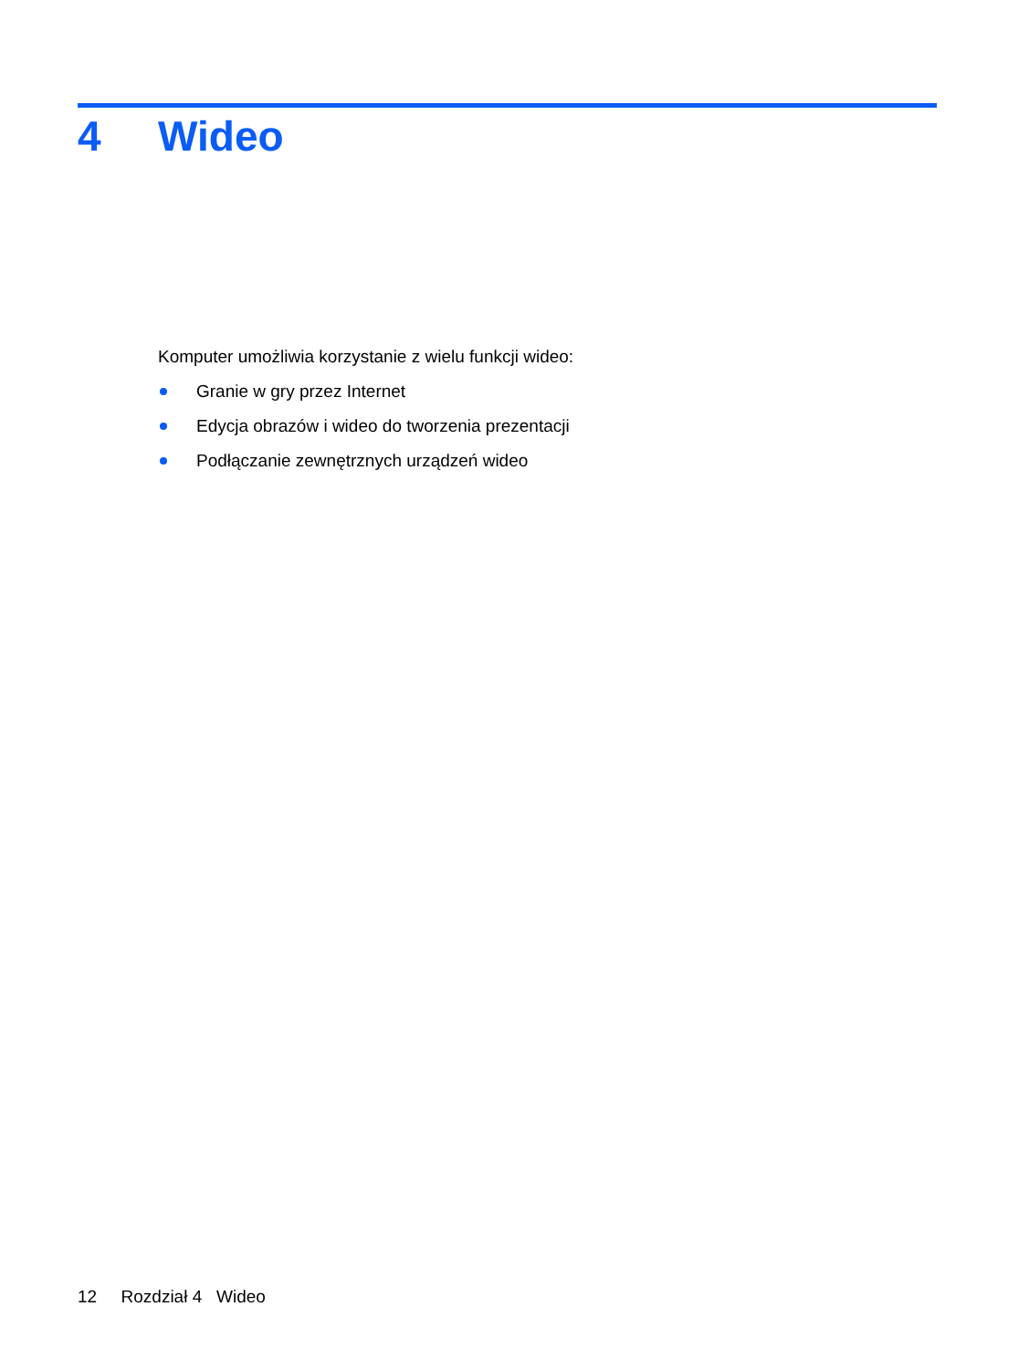4 Wideo
Komputer umożliwia korzystanie z wielu funkcji wideo:
Granie w gry przez Internet
Edycja obrazów i wideo do tworzenia prezentacji
Podłączanie zewnętrznych urządzeń wideo
12 Rozdział 4 Wideo